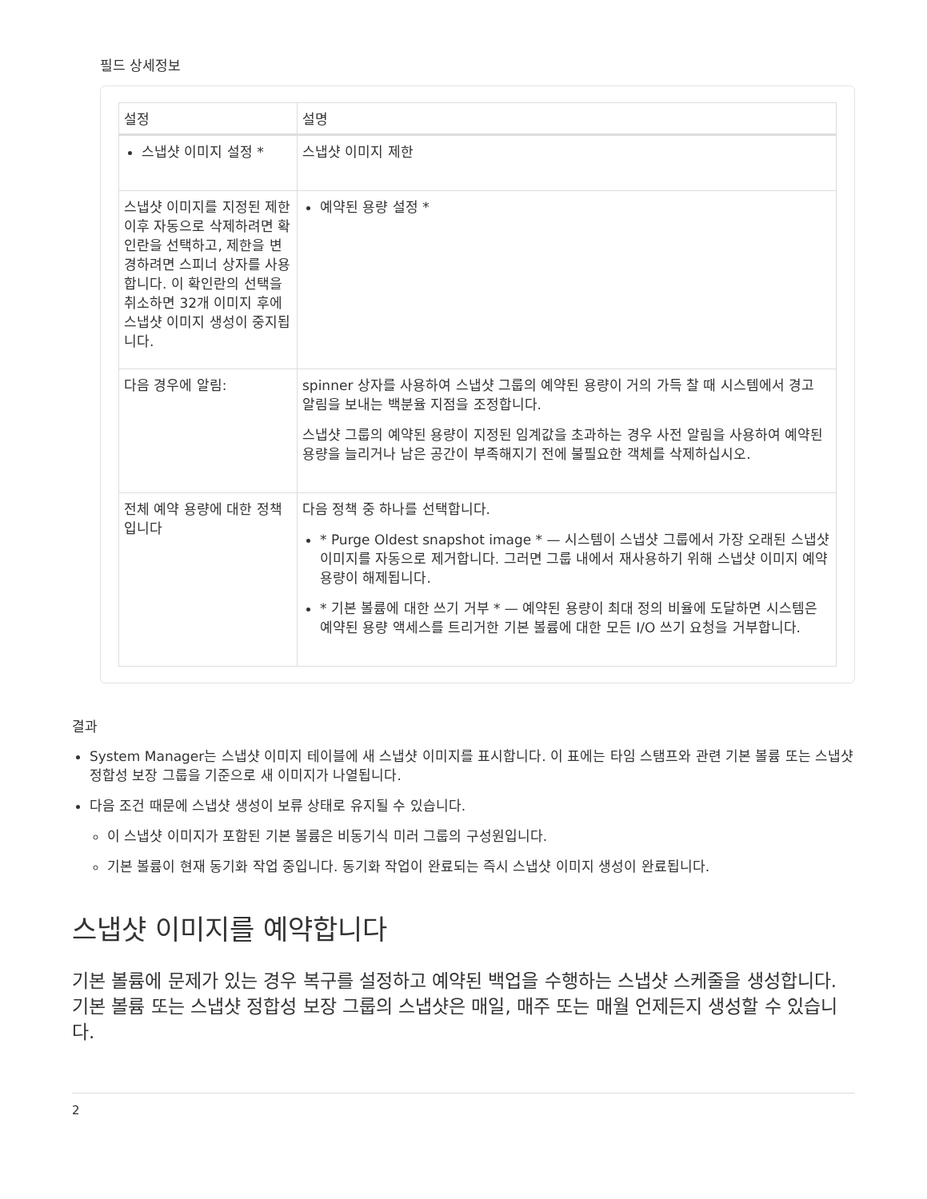필드 상세정보
| 설정 | 설명 |
| --- | --- |
| 스냅샷 이미지 설정 * | 스냅샷 이미지 제한 |
| 스냅샷 이미지를 지정된 제한 이후 자동으로 삭제하려면 확인란을 선택하고, 제한을 변경하려면 스피너 상자를 사용합니다. 이 확인란의 선택을 취소하면 32개 이미지 후에 스냅샷 이미지 생성이 중지됩니다. | 예약된 용량 설정 * |
| 다음 경우에 알림: | spinner 상자를 사용하여 스냅샷 그룹의 예약된 용량이 거의 가득 찰 때 시스템에서 경고 알림을 보내는 백분율 지점을 조정합니다. 스냅샷 그룹의 예약된 용량이 지정된 임계값을 초과하는 경우 사전 알림을 사용하여 예약된 용량을 늘리거나 남은 공간이 부족해지기 전에 불필요한 객체를 삭제하십시오. |
| 전체 예약 용량에 대한 정책입니다 | 다음 정책 중 하나를 선택합니다. * Purge Oldest snapshot image * — 시스템이 스냅샷 그룹에서 가장 오래된 스냅샷 이미지를 자동으로 제거합니다. 그러면 그룹 내에서 재사용하기 위해 스냅샷 이미지 예약 용량이 해제됩니다. * 기본 볼륨에 대한 쓰기 거부 * — 예약된 용량이 최대 정의 비율에 도달하면 시스템은 예약된 용량 액세스를 트리거한 기본 볼륨에 대한 모든 I/O 쓰기 요청을 거부합니다. |
결과
System Manager는 스냅샷 이미지 테이블에 새 스냅샷 이미지를 표시합니다. 이 표에는 타임 스탬프와 관련 기본 볼륨 또는 스냅샷 정합성 보장 그룹을 기준으로 새 이미지가 나열됩니다.
다음 조건 때문에 스냅샷 생성이 보류 상태로 유지될 수 있습니다.
이 스냅샷 이미지가 포함된 기본 볼륨은 비동기식 미러 그룹의 구성원입니다.
기본 볼륨이 현재 동기화 작업 중입니다. 동기화 작업이 완료되는 즉시 스냅샷 이미지 생성이 완료됩니다.
스냅샷 이미지를 예약합니다
기본 볼륨에 문제가 있는 경우 복구를 설정하고 예약된 백업을 수행하는 스냅샷 스케줄을 생성합니다. 기본 볼륨 또는 스냅샷 정합성 보장 그룹의 스냅샷은 매일, 매주 또는 매월 언제든지 생성할 수 있습니다.
2